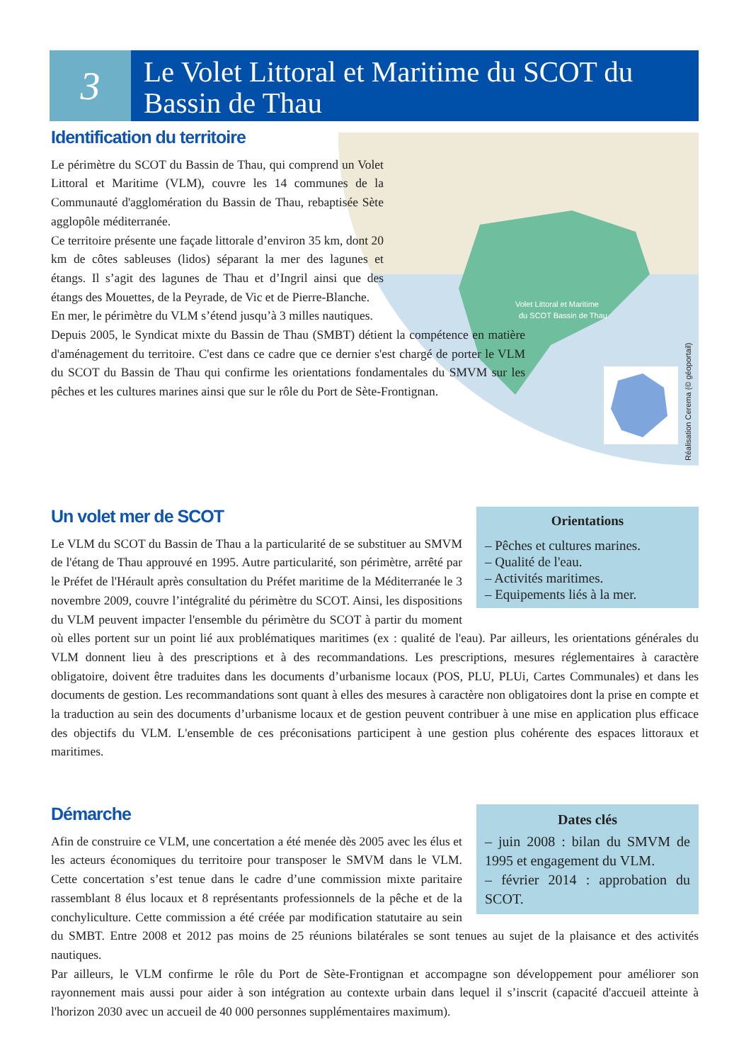3
Le Volet Littoral et Maritime du SCOT du Bassin de Thau
Volet Littoral et Maritime
du SCOT Bassin de Thau
Réalisation Cerema (© géoportail)
Identification du territoire
Le périmètre du SCOT du Bassin de Thau, qui comprend un Volet Littoral et Maritime (VLM), couvre les 14 communes de la Communauté d'agglomération du Bassin de Thau, rebaptisée Sète agglopôle méditerranée.
Ce territoire présente une façade littorale d’environ 35 km, dont 20 km de côtes sableuses (lidos) séparant la mer des lagunes et étangs. Il s’agit des lagunes de Thau et d’Ingril ainsi que des étangs des Mouettes, de la Peyrade, de Vic et de Pierre-Blanche.
En mer, le périmètre du VLM s’étend jusqu’à 3 milles nautiques.
Depuis 2005, le Syndicat mixte du Bassin de Thau (SMBT) détient la compétence en matière d'aménagement du territoire. C'est dans ce cadre que ce dernier s'est chargé de porter le VLM du SCOT du Bassin de Thau qui confirme les orientations fondamentales du SMVM sur les pêches et les cultures marines ainsi que sur le rôle du Port de Sète-Frontignan.
Orientations
– Pêches et cultures marines.
– Qualité de l'eau.
– Activités maritimes.
– Equipements liés à la mer.
Un volet mer de SCOT
Le VLM du SCOT du Bassin de Thau a la particularité de se substituer au SMVM de l'étang de Thau approuvé en 1995. Autre particularité, son périmètre, arrêté par le Préfet de l'Hérault après consultation du Préfet maritime de la Méditerranée le 3 novembre 2009, couvre l’intégralité du périmètre du SCOT. Ainsi, les dispositions du VLM peuvent impacter l'ensemble du périmètre du SCOT à partir du moment où elles portent sur un point lié aux problématiques maritimes (ex : qualité de l'eau). Par ailleurs, les orientations générales du VLM donnent lieu à des prescriptions et à des recommandations. Les prescriptions, mesures réglementaires à caractère obligatoire, doivent être traduites dans les documents d’urbanisme locaux (POS, PLU, PLUi, Cartes Communales) et dans les documents de gestion. Les recommandations sont quant à elles des mesures à caractère non obligatoires dont la prise en compte et la traduction au sein des documents d’urbanisme locaux et de gestion peuvent contribuer à une mise en application plus efficace des objectifs du VLM. L'ensemble de ces préconisations participent à une gestion plus cohérente des espaces littoraux et maritimes.
Dates clés
– juin 2008 : bilan du SMVM de 1995 et engagement du VLM.
– février 2014 : approbation du SCOT.
Démarche
Afin de construire ce VLM, une concertation a été menée dès 2005 avec les élus et les acteurs économiques du territoire pour transposer le SMVM dans le VLM. Cette concertation s’est tenue dans le cadre d’une commission mixte paritaire rassemblant 8 élus locaux et 8 représentants professionnels de la pêche et de la conchyliculture. Cette commission a été créée par modification statutaire au sein du SMBT. Entre 2008 et 2012 pas moins de 25 réunions bilatérales se sont tenues au sujet de la plaisance et des activités nautiques.
Par ailleurs, le VLM confirme le rôle du Port de Sète-Frontignan et accompagne son développement pour améliorer son rayonnement mais aussi pour aider à son intégration au contexte urbain dans lequel il s’inscrit (capacité d'accueil atteinte à l'horizon 2030 avec un accueil de 40 000 personnes supplémentaires maximum).